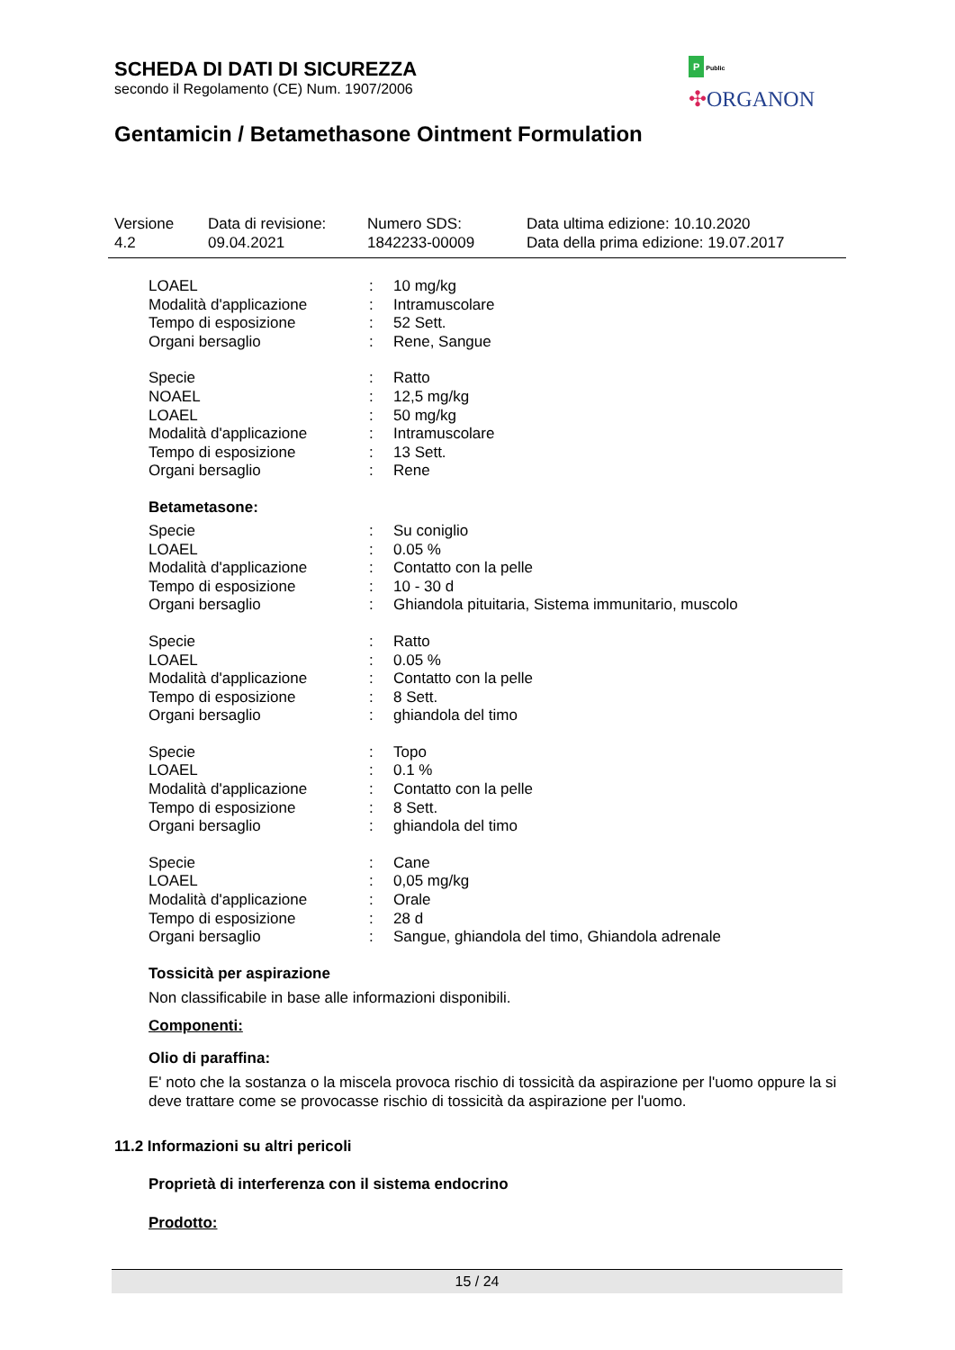SCHEDA DI DATI DI SICUREZZA
secondo il Regolamento (CE) Num. 1907/2006
Gentamicin / Betamethasone Ointment Formulation
P Public
✣ORGANON
| Versione 4.2 | Data di revisione: 09.04.2021 | Numero SDS: 1842233-00009 | Data ultima edizione: 10.10.2020 Data della prima edizione: 19.07.2017 |
| LOAEL | : | 10 mg/kg |
| Modalità d'applicazione | : | Intramuscolare |
| Tempo di esposizione | : | 52 Sett. |
| Organi bersaglio | : | Rene, Sangue |
| Specie | : | Ratto |
| NOAEL | : | 12,5 mg/kg |
| LOAEL | : | 50 mg/kg |
| Modalità d'applicazione | : | Intramuscolare |
| Tempo di esposizione | : | 13 Sett. |
| Organi bersaglio | : | Rene |
Betametasone:
| Specie | : | Su coniglio |
| LOAEL | : | 0.05 % |
| Modalità d'applicazione | : | Contatto con la pelle |
| Tempo di esposizione | : | 10 - 30 d |
| Organi bersaglio | : | Ghiandola pituitaria, Sistema immunitario, muscolo |
| Specie | : | Ratto |
| LOAEL | : | 0.05 % |
| Modalità d'applicazione | : | Contatto con la pelle |
| Tempo di esposizione | : | 8 Sett. |
| Organi bersaglio | : | ghiandola del timo |
| Specie | : | Topo |
| LOAEL | : | 0.1 % |
| Modalità d'applicazione | : | Contatto con la pelle |
| Tempo di esposizione | : | 8 Sett. |
| Organi bersaglio | : | ghiandola del timo |
| Specie | : | Cane |
| LOAEL | : | 0,05 mg/kg |
| Modalità d'applicazione | : | Orale |
| Tempo di esposizione | : | 28 d |
| Organi bersaglio | : | Sangue, ghiandola del timo, Ghiandola adrenale |
Tossicità per aspirazione
Non classificabile in base alle informazioni disponibili.
Componenti:
Olio di paraffina:
E' noto che la sostanza o la miscela provoca rischio di tossicità da aspirazione per l'uomo oppure la si deve trattare come se provocasse rischio di tossicità da aspirazione per l'uomo.
11.2 Informazioni su altri pericoli
Proprietà di interferenza con il sistema endocrino
Prodotto:
15 / 24